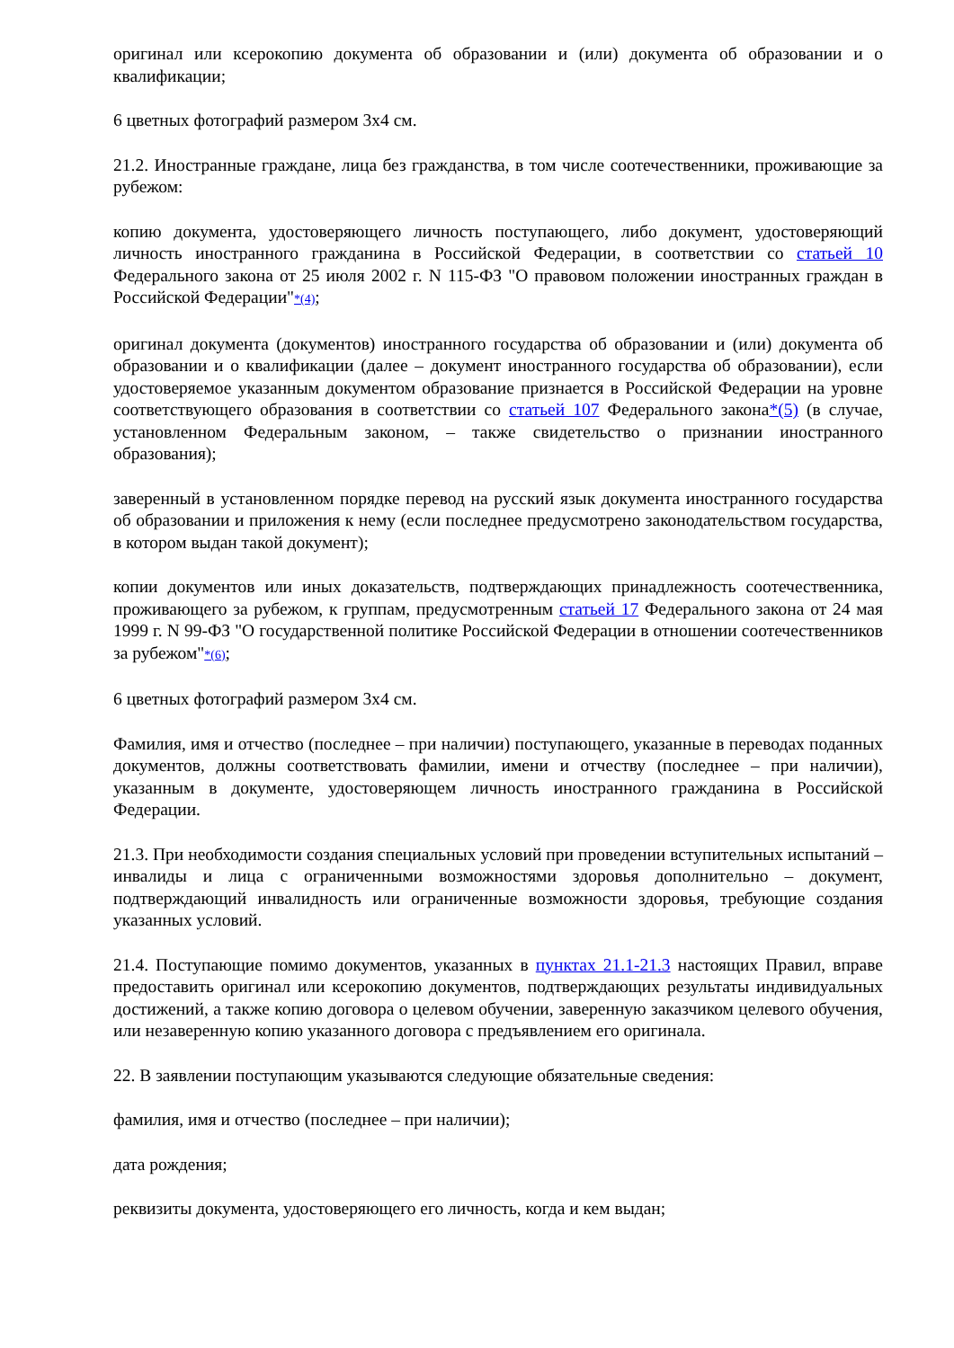оригинал или ксерокопию документа об образовании и (или) документа об образовании и о квалификации;
6 цветных фотографий размером 3х4 см.
21.2. Иностранные граждане, лица без гражданства, в том числе соотечественники, проживающие за рубежом:
копию документа, удостоверяющего личность поступающего, либо документ, удостоверяющий личность иностранного гражданина в Российской Федерации, в соответствии со статьей 10 Федерального закона от 25 июля 2002 г. N 115-ФЗ "О правовом положении иностранных граждан в Российской Федерации"*(4);
оригинал документа (документов) иностранного государства об образовании и (или) документа об образовании и о квалификации (далее – документ иностранного государства об образовании), если удостоверяемое указанным документом образование признается в Российской Федерации на уровне соответствующего образования в соответствии со статьей 107 Федерального закона*(5) (в случае, установленном Федеральным законом, – также свидетельство о признании иностранного образования);
заверенный в установленном порядке перевод на русский язык документа иностранного государства об образовании и приложения к нему (если последнее предусмотрено законодательством государства, в котором выдан такой документ);
копии документов или иных доказательств, подтверждающих принадлежность соотечественника, проживающего за рубежом, к группам, предусмотренным статьей 17 Федерального закона от 24 мая 1999 г. N 99-ФЗ "О государственной политике Российской Федерации в отношении соотечественников за рубежом"*(6);
6 цветных фотографий размером 3х4 см.
Фамилия, имя и отчество (последнее – при наличии) поступающего, указанные в переводах поданных документов, должны соответствовать фамилии, имени и отчеству (последнее – при наличии), указанным в документе, удостоверяющем личность иностранного гражданина в Российской Федерации.
21.3. При необходимости создания специальных условий при проведении вступительных испытаний – инвалиды и лица с ограниченными возможностями здоровья дополнительно – документ, подтверждающий инвалидность или ограниченные возможности здоровья, требующие создания указанных условий.
21.4. Поступающие помимо документов, указанных в пунктах 21.1-21.3 настоящих Правил, вправе предоставить оригинал или ксерокопию документов, подтверждающих результаты индивидуальных достижений, а также копию договора о целевом обучении, заверенную заказчиком целевого обучения, или незаверенную копию указанного договора с предъявлением его оригинала.
22. В заявлении поступающим указываются следующие обязательные сведения:
фамилия, имя и отчество (последнее – при наличии);
дата рождения;
реквизиты документа, удостоверяющего его личность, когда и кем выдан;